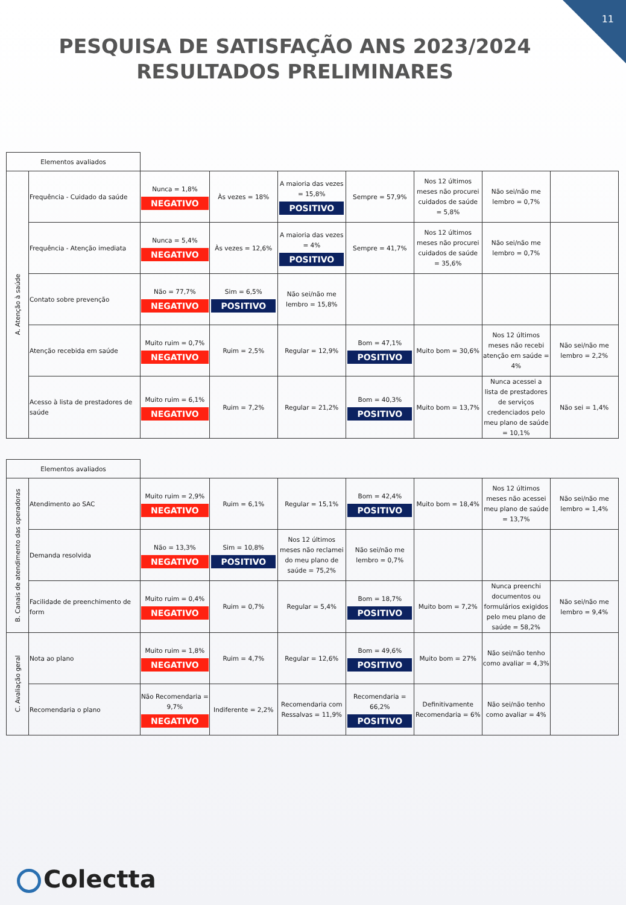11
PESQUISA DE SATISFAÇÃO ANS 2023/2024 RESULTADOS PRELIMINARES
| Elementos avaliados | | | | | | | | |
| A. Atenção à saúde | Frequência - Cuidado da saúde | Nunca = 1,8% NEGATIVO | Às vezes = 18% | A maioria das vezes = 15,8% POSITIVO | Sempre = 57,9% | Nos 12 últimos meses não procurei cuidados de saúde = 5,8% | Não sei/não me lembro = 0,7% | |
| | Frequência - Atenção imediata | Nunca = 5,4% NEGATIVO | Às vezes = 12,6% | A maioria das vezes = 4% POSITIVO | Sempre = 41,7% | Nos 12 últimos meses não procurei cuidados de saúde = 35,6% | Não sei/não me lembro = 0,7% | |
| | Contato sobre prevenção | Não = 77,7% NEGATIVO | Sim = 6,5% POSITIVO | Não sei/não me lembro = 15,8% | | | | |
| | Atenção recebida em saúde | Muito ruim = 0,7% NEGATIVO | Ruim = 2,5% | Regular = 12,9% | Bom = 47,1% POSITIVO | Muito bom = 30,6% | Nos 12 últimos meses não recebi atenção em saúde = 4% | Não sei/não me lembro = 2,2% |
| | Acesso à lista de prestadores de saúde | Muito ruim = 6,1% NEGATIVO | Ruim = 7,2% | Regular = 21,2% | Bom = 40,3% POSITIVO | Muito bom = 13,7% | Nunca acessei a lista de prestadores de serviços credenciados pelo meu plano de saúde = 10,1% | Não sei = 1,4% |
| Elementos avaliados | | | | | | | | |
| B. Canais de atendimento das operadoras | Atendimento ao SAC | Muito ruim = 2,9% NEGATIVO | Ruim = 6,1% | Regular = 15,1% | Bom = 42,4% POSITIVO | Muito bom = 18,4% | Nos 12 últimos meses não acessei meu plano de saúde = 13,7% | Não sei/não me lembro = 1,4% |
| | Demanda resolvida | Não = 13,3% NEGATIVO | Sim = 10,8% POSITIVO | Nos 12 últimos meses não reclamei do meu plano de saúde = 75,2% | Não sei/não me lembro = 0,7% | | | |
| | Facilidade de preenchimento de form | Muito ruim = 0,4% NEGATIVO | Ruim = 0,7% | Regular = 5,4% | Bom = 18,7% POSITIVO | Muito bom = 7,2% | Nunca preenchi documentos ou formulários exigidos pelo meu plano de saúde = 58,2% | Não sei/não me lembro = 9,4% |
| C. Avaliação geral | Nota ao plano | Muito ruim = 1,8% NEGATIVO | Ruim = 4,7% | Regular = 12,6% | Bom = 49,6% POSITIVO | Muito bom = 27% | Não sei/não tenho como avaliar = 4,3% | |
| | Recomendaria o plano | Não Recomendaria = 9,7% NEGATIVO | Indiferente = 2,2% | Recomendaria com Ressalvas = 11,9% | Recomendaria = 66,2% POSITIVO | Definitivamente Recomendaria = 6% | Não sei/não tenho como avaliar = 4% | |
Colectta